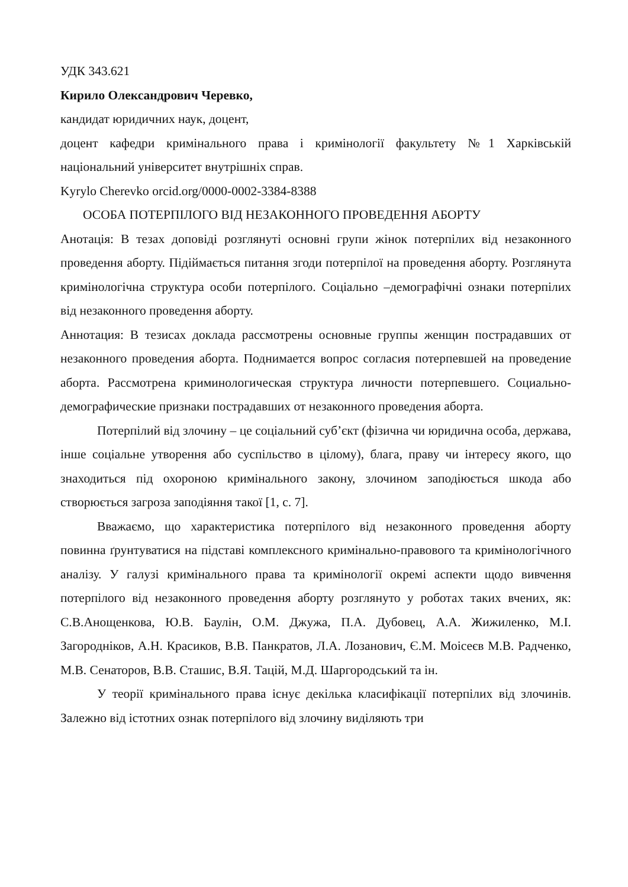УДК 343.621
Кирило Олександрович Черевко,
кандидат юридичних наук, доцент,
доцент кафедри кримінального права і кримінології факультету №1 Харківській національний університет внутрішніх справ.
Kyrylo Cherevko orcid.org/0000-0002-3384-8388
ОСОБА ПОТЕРПІЛОГО ВІД НЕЗАКОННОГО ПРОВЕДЕННЯ АБОРТУ
Анотація: В тезах доповіді розглянуті основні групи жінок потерпілих від незаконного проведення аборту. Підіймається питання згоди потерпілої на проведення аборту. Розглянута кримінологічна структура особи потерпілого. Соціально –демографічні ознаки потерпілих від незаконного проведення аборту.
Аннотация: В тезисах доклада рассмотрены основные группы женщин пострадавших от незаконного проведения аборта. Поднимается вопрос согласия потерпевшей на проведение аборта. Рассмотрена криминологическая структура личности потерпевшего. Социально-демографические признаки пострадавших от незаконного проведения аборта.
Потерпілий від злочину – це соціальний суб’єкт (фізична чи юридична особа, держава, інше соціальне утворення або суспільство в цілому), блага, праву чи інтересу якого, що знаходиться під охороною кримінального закону, злочином заподіюється шкода або створюється загроза заподіяння такої [1, с. 7].
Вважаємо, що характеристика потерпілого від незаконного проведення аборту повинна ґрунтуватися на підставі комплексного кримінально-правового та кримінологічного аналізу. У галузі кримінального права та кримінології окремі аспекти щодо вивчення потерпілого від незаконного проведення аборту розглянуто у роботах таких вчених, як: С.В.Анощенкова, Ю.В. Баулін, О.М. Джужа, П.А. Дубовец, А.А. Жижиленко, М.І. Загородніков, А.Н. Красиков, В.В. Панкратов, Л.А. Лозанович, Є.М. Моісеєв М.В. Радченко, М.В. Сенаторов, В.В. Сташис, В.Я. Тацій, М.Д. Шаргородський та ін.
У теорії кримінального права існує декілька класифікації потерпілих від злочинів. Залежно від істотних ознак потерпілого від злочину виділяють три